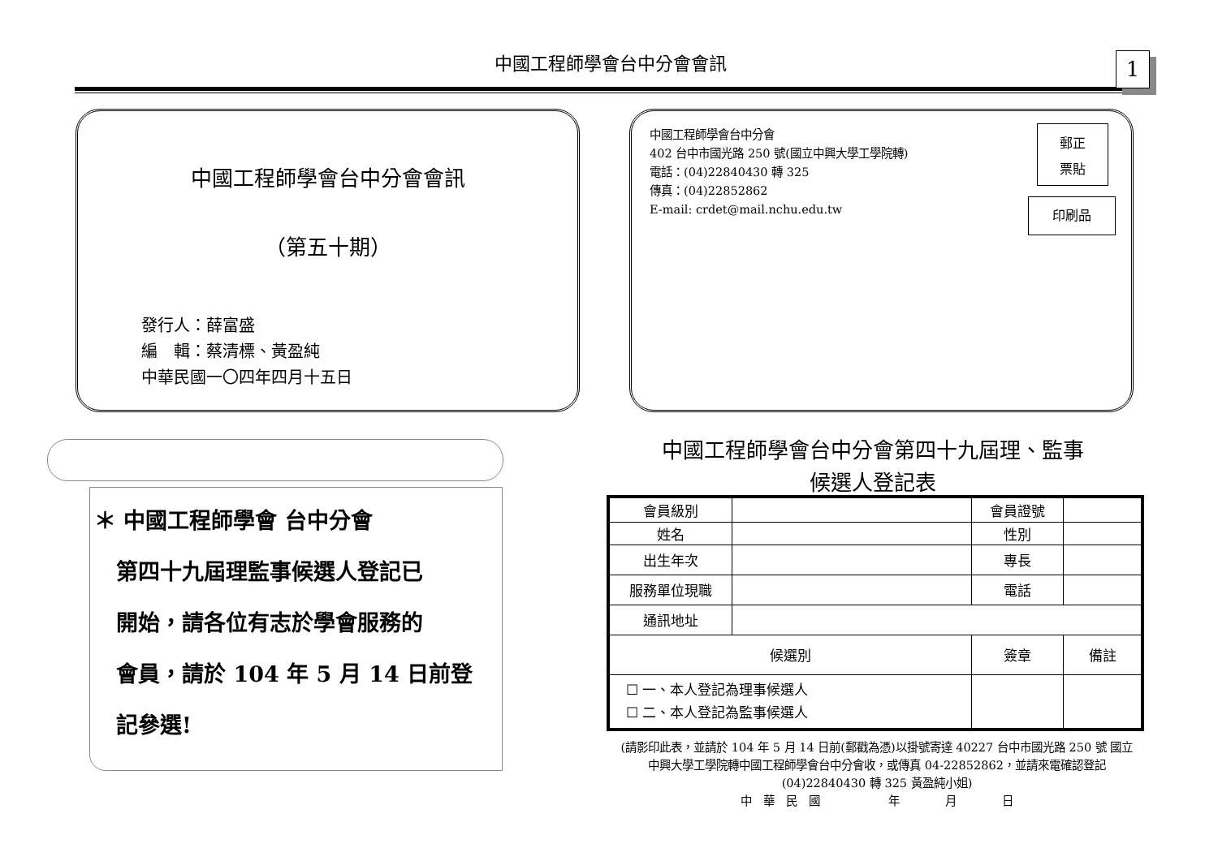中國工程師學會台中分會會訊 1
中國工程師學會台中分會會訊
（第五十期）
發行人：薛富盛
編　輯：蔡清標、黃盈純
中華民國一〇四年四月十五日
中國工程師學會台中分會
402 台中市國光路 250 號(國立中興大學工學院轉)
電話：(04)22840430 轉 325
傳真：(04)22852862
E-mail: crdet@mail.nchu.edu.tw
郵正
票貼
印刷品
＊ 中國工程師學會 台中分會
　第四十九屆理監事候選人登記已
　開始，請各位有志於學會服務的
　會員，請於 104 年 5 月 14 日前登
　記參選!
中國工程師學會台中分會第四十九屆理、監事
候選人登記表
| 會員級別 | | | 會員證號 | | |
| 姓名 | | | 性別 | | |
| 出生年次 | | | 專長 | | |
| 服務單位現職 | | | 電話 | | |
| 通訊地址 | | | | | |
| 候選別 | | 簽章 | | | 備註 |
| ☐ 一、本人登記為理事候選人 ☐ 二、本人登記為監事候選人 | | | | | |
(請影印此表，並請於 104 年 5 月 14 日前(郵戳為憑)以掛號寄達 40227 台中市國光路 250 號 國立中興大學工學院轉中國工程師學會台中分會收，或傳真 04-22852862，並請來電確認登記(04)22840430 轉 325 黃盈純小姐)
中　華　民　國　　　　　　年　　　　月　　　　日